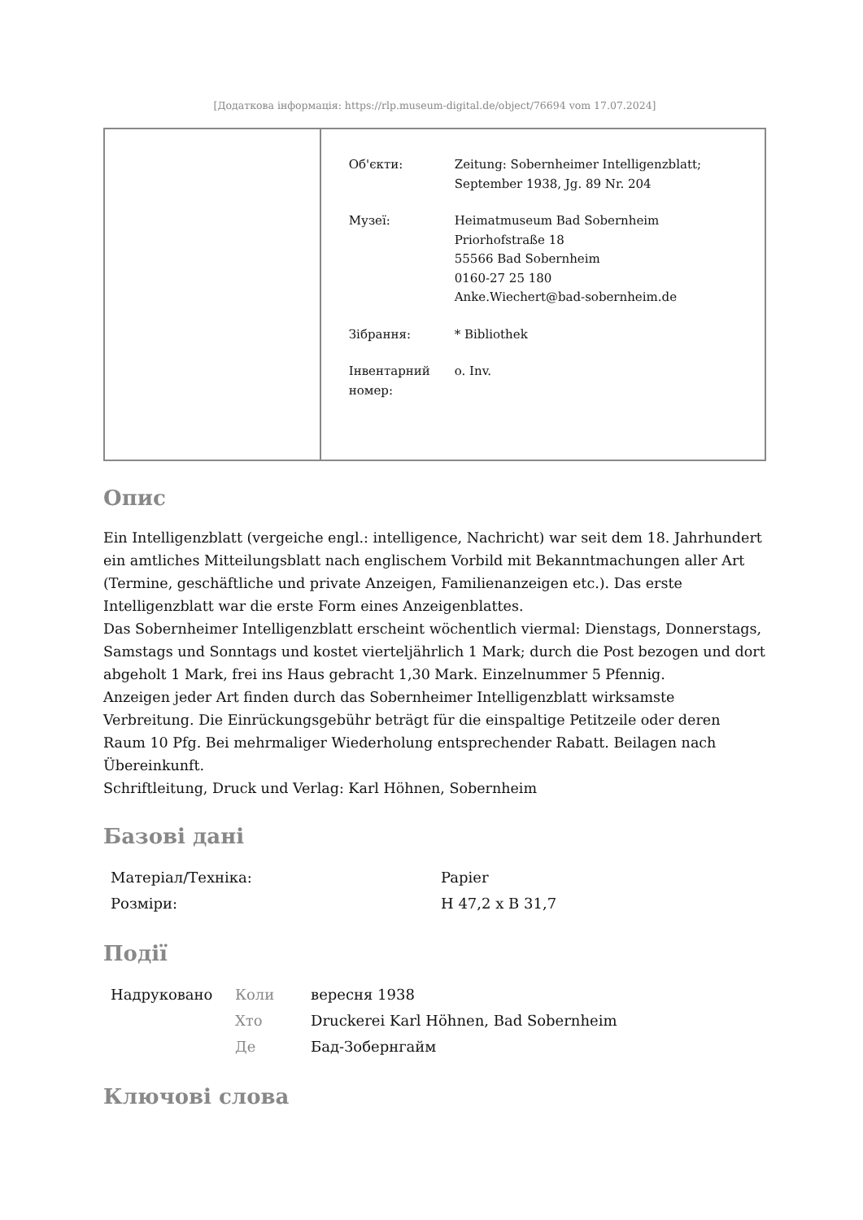[Додаткова інформація: https://rlp.museum-digital.de/object/76694 vom 17.07.2024]
| Об'єкти: | Zeitung: Sobernheimer Intelligenzblatt; September 1938, Jg. 89 Nr. 204 |
| Музеї: | Heimatmuseum Bad Sobernheim Priorhofstraße 18 55566 Bad Sobernheim 0160-27 25 180 Anke.Wiechert@bad-sobernheim.de |
| Зібрання: | * Bibliothek |
| Інвентарний номер: | o. Inv. |
Опис
Ein Intelligenzblatt (vergeiche engl.: intelligence, Nachricht) war seit dem 18. Jahrhundert ein amtliches Mitteilungsblatt nach englischem Vorbild mit Bekanntmachungen aller Art (Termine, geschäftliche und private Anzeigen, Familienanzeigen etc.). Das erste Intelligenzblatt war die erste Form eines Anzeigenblattes.
Das Sobernheimer Intelligenzblatt erscheint wöchentlich viermal: Dienstags, Donnerstags, Samstags und Sonntags und kostet vierteljährlich 1 Mark; durch die Post bezogen und dort abgeholt 1 Mark, frei ins Haus gebracht 1,30 Mark. Einzelnummer 5 Pfennig.
Anzeigen jeder Art finden durch das Sobernheimer Intelligenzblatt wirksamste Verbreitung. Die Einrückungsgebühr beträgt für die einspaltige Petitzeile oder deren Raum 10 Pfg. Bei mehrmaliger Wiederholung entsprechender Rabatt. Beilagen nach Übereinkunft.
Schriftleitung, Druck und Verlag: Karl Höhnen, Sobernheim
Базові дані
| Матеріал/Техніка: | Papier |
| Розміри: | H 47,2 x B 31,7 |
Події
| Надруковано | Коли | вересня 1938 |
| | Хто | Druckerei Karl Höhnen, Bad Sobernheim |
| | Де | Бад-Зобернгайм |
Ключові слова